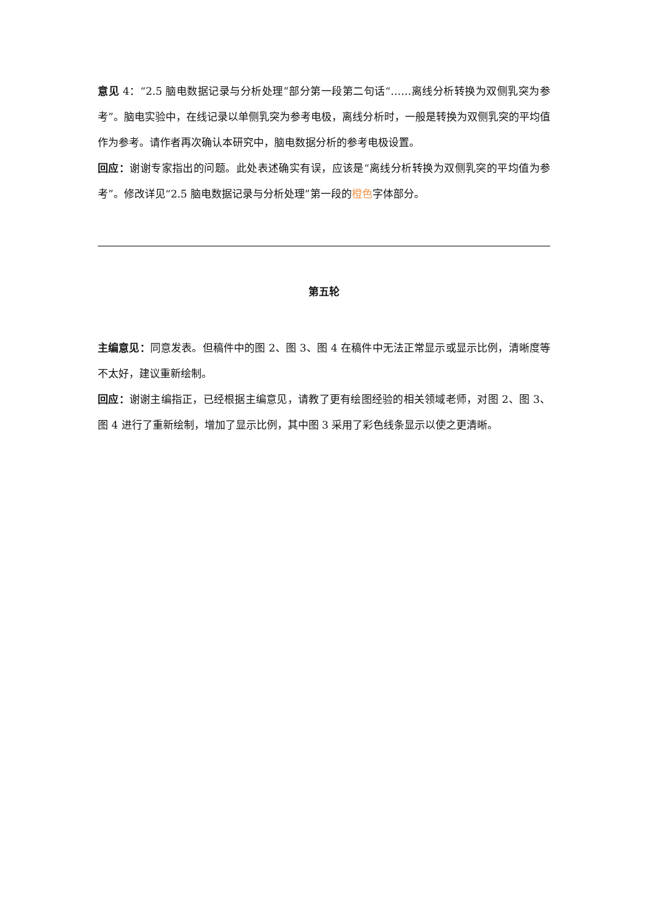意见 4：“2.5 脑电数据记录与分析处理”部分第一段第二句话“……离线分析转换为双侧乳突为参考”。脑电实验中，在线记录以单侧乳突为参考电极，离线分析时，一般是转换为双侧乳突的平均值作为参考。请作者再次确认本研究中，脑电数据分析的参考电极设置。
回应：谢谢专家指出的问题。此处表述确实有误，应该是“离线分析转换为双侧乳突的平均值为参考”。修改详见“2.5 脑电数据记录与分析处理”第一段的橙色字体部分。
第五轮
主编意见：同意发表。但稿件中的图 2、图 3、图 4 在稿件中无法正常显示或显示比例，清晰度等不太好，建议重新绘制。
回应：谢谢主编指正，已经根据主编意见，请教了更有绘图经验的相关领域老师，对图 2、图 3、图 4 进行了重新绘制，增加了显示比例，其中图 3 采用了彩色线条显示以使之更清晰。